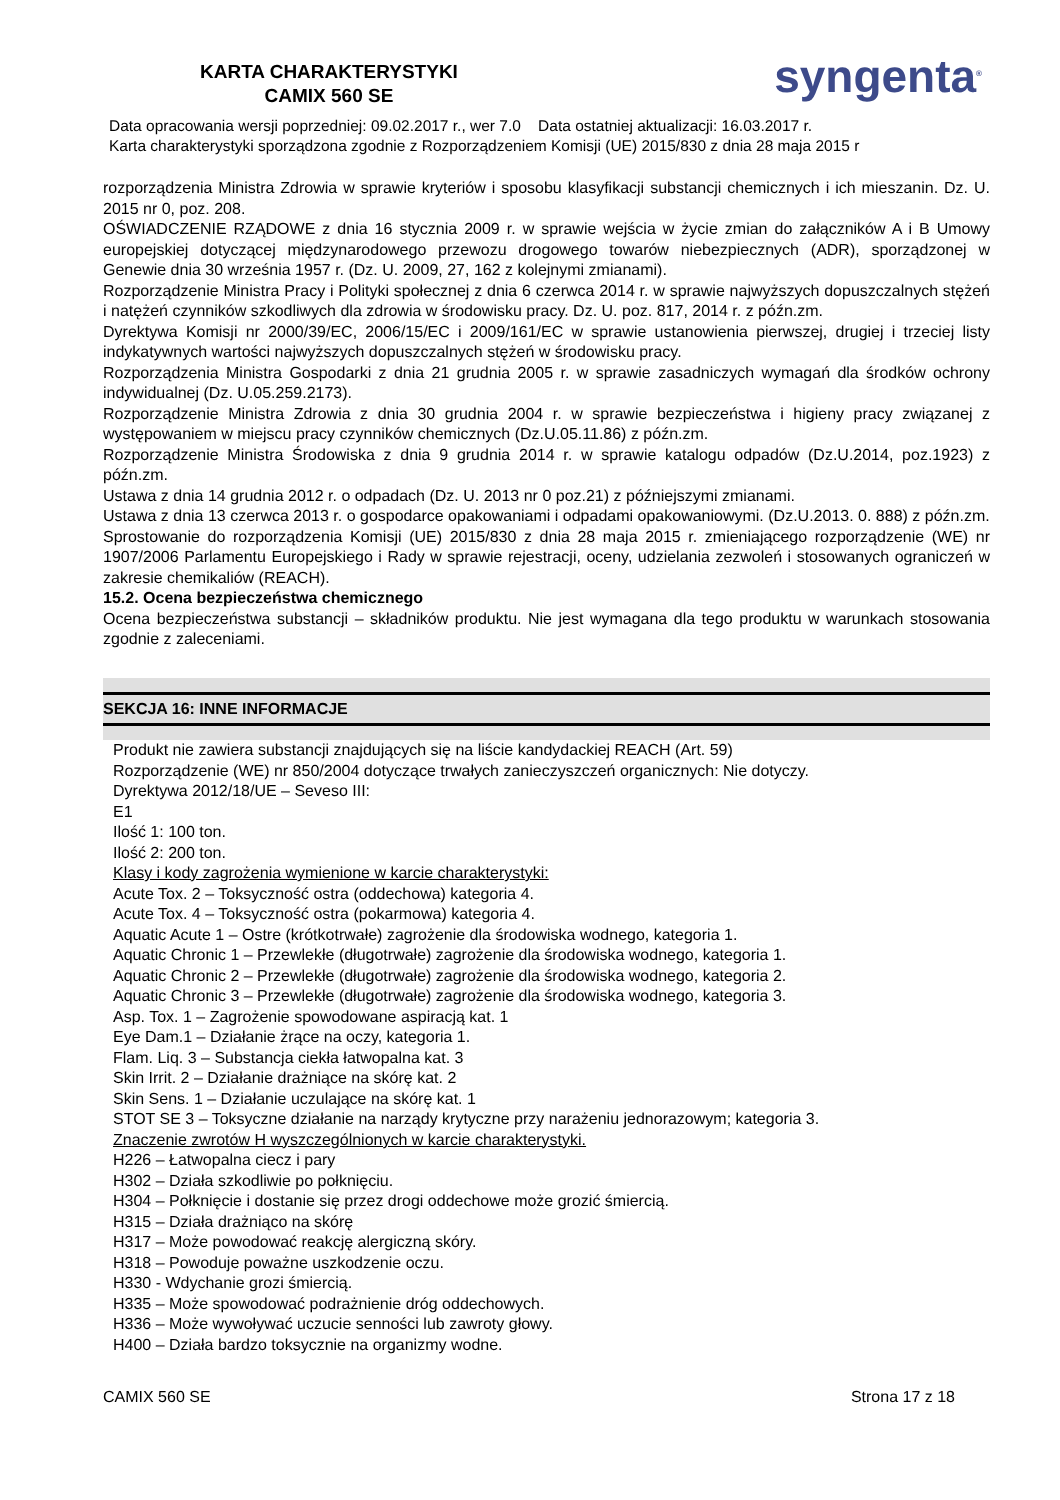KARTA CHARAKTERYSTYKI
CAMIX 560 SE
syngenta<sup>®</sup>
Data opracowania wersji poprzedniej: 09.02.2017 r., wer 7.0 Data ostatniej aktualizacji: 16.03.2017 r.
Karta charakterystyki sporządzona zgodnie z Rozporządzeniem Komisji (UE) 2015/830 z dnia 28 maja 2015 r
rozporządzenia Ministra Zdrowia w sprawie kryteriów i sposobu klasyfikacji substancji chemicznych i ich mieszanin. Dz. U. 2015 nr 0, poz. 208.
OŚWIADCZENIE RZĄDOWE z dnia 16 stycznia 2009 r. w sprawie wejścia w życie zmian do załączników A i B Umowy europejskiej dotyczącej międzynarodowego przewozu drogowego towarów niebezpiecznych (ADR), sporządzonej w Genewie dnia 30 września 1957 r. (Dz. U. 2009, 27, 162 z kolejnymi zmianami).
Rozporządzenie Ministra Pracy i Polityki społecznej z dnia 6 czerwca 2014 r. w sprawie najwyższych dopuszczalnych stężeń i natężeń czynników szkodliwych dla zdrowia w środowisku pracy. Dz. U. poz. 817, 2014 r. z późn.zm.
Dyrektywa Komisji nr 2000/39/EC, 2006/15/EC i 2009/161/EC w sprawie ustanowienia pierwszej, drugiej i trzeciej listy indykatywnych wartości najwyższych dopuszczalnych stężeń w środowisku pracy.
Rozporządzenia Ministra Gospodarki z dnia 21 grudnia 2005 r. w sprawie zasadniczych wymagań dla środków ochrony indywidualnej (Dz. U.05.259.2173).
Rozporządzenie Ministra Zdrowia z dnia 30 grudnia 2004 r. w sprawie bezpieczeństwa i higieny pracy związanej z występowaniem w miejscu pracy czynników chemicznych (Dz.U.05.11.86) z późn.zm.
Rozporządzenie Ministra Środowiska z dnia 9 grudnia 2014 r. w sprawie katalogu odpadów (Dz.U.2014, poz.1923) z późn.zm.
Ustawa z dnia 14 grudnia 2012 r. o odpadach (Dz. U. 2013 nr 0 poz.21) z późniejszymi zmianami.
Ustawa z dnia 13 czerwca 2013 r. o gospodarce opakowaniami i odpadami opakowaniowymi. (Dz.U.2013. 0. 888) z późn.zm.
Sprostowanie do rozporządzenia Komisji (UE) 2015/830 z dnia 28 maja 2015 r. zmieniającego rozporządzenie (WE) nr 1907/2006 Parlamentu Europejskiego i Rady w sprawie rejestracji, oceny, udzielania zezwoleń i stosowanych ograniczeń w zakresie chemikaliów (REACH).
15.2. Ocena bezpieczeństwa chemicznego
Ocena bezpieczeństwa substancji – składników produktu. Nie jest wymagana dla tego produktu w warunkach stosowania zgodnie z zaleceniami.
SEKCJA 16: INNE INFORMACJE
Produkt nie zawiera substancji znajdujących się na liście kandydackiej REACH (Art. 59)
Rozporządzenie (WE) nr 850/2004 dotyczące trwałych zanieczyszczeń organicznych: Nie dotyczy.
Dyrektywa 2012/18/UE – Seveso III:
E1
Ilość 1: 100 ton.
Ilość 2: 200 ton.
Klasy i kody zagrożenia wymienione w karcie charakterystyki:
Acute Tox. 2 – Toksyczność ostra (oddechowa) kategoria 4.
Acute Tox. 4 – Toksyczność ostra (pokarmowa) kategoria 4.
Aquatic Acute 1 – Ostre (krótkotrwałe) zagrożenie dla środowiska wodnego, kategoria 1.
Aquatic Chronic 1 – Przewlekłe (długotrwałe) zagrożenie dla środowiska wodnego, kategoria 1.
Aquatic Chronic 2 – Przewlekłe (długotrwałe) zagrożenie dla środowiska wodnego, kategoria 2.
Aquatic Chronic 3 – Przewlekłe (długotrwałe) zagrożenie dla środowiska wodnego, kategoria 3.
Asp. Tox. 1 – Zagrożenie spowodowane aspiracją kat. 1
Eye Dam.1 – Działanie żrące na oczy, kategoria 1.
Flam. Liq. 3 – Substancja ciekła łatwopalna kat. 3
Skin Irrit. 2 – Działanie drażniące na skórę kat. 2
Skin Sens. 1 – Działanie uczulające na skórę kat. 1
STOT SE 3 – Toksyczne działanie na narządy krytyczne przy narażeniu jednorazowym; kategoria 3.
Znaczenie zwrotów H wyszczególnionych w karcie charakterystyki.
H226 – Łatwopalna ciecz i pary
H302 – Działa szkodliwie po połknięciu.
H304 – Połknięcie i dostanie się przez drogi oddechowe może grozić śmiercią.
H315 – Działa drażniąco na skórę
H317 – Może powodować reakcję alergiczną skóry.
H318 – Powoduje poważne uszkodzenie oczu.
H330 - Wdychanie grozi śmiercią.
H335 – Może spowodować podrażnienie dróg oddechowych.
H336 – Może wywoływać uczucie senności lub zawroty głowy.
H400 – Działa bardzo toksycznie na organizmy wodne.
CAMIX 560 SE Strona 17 z 18